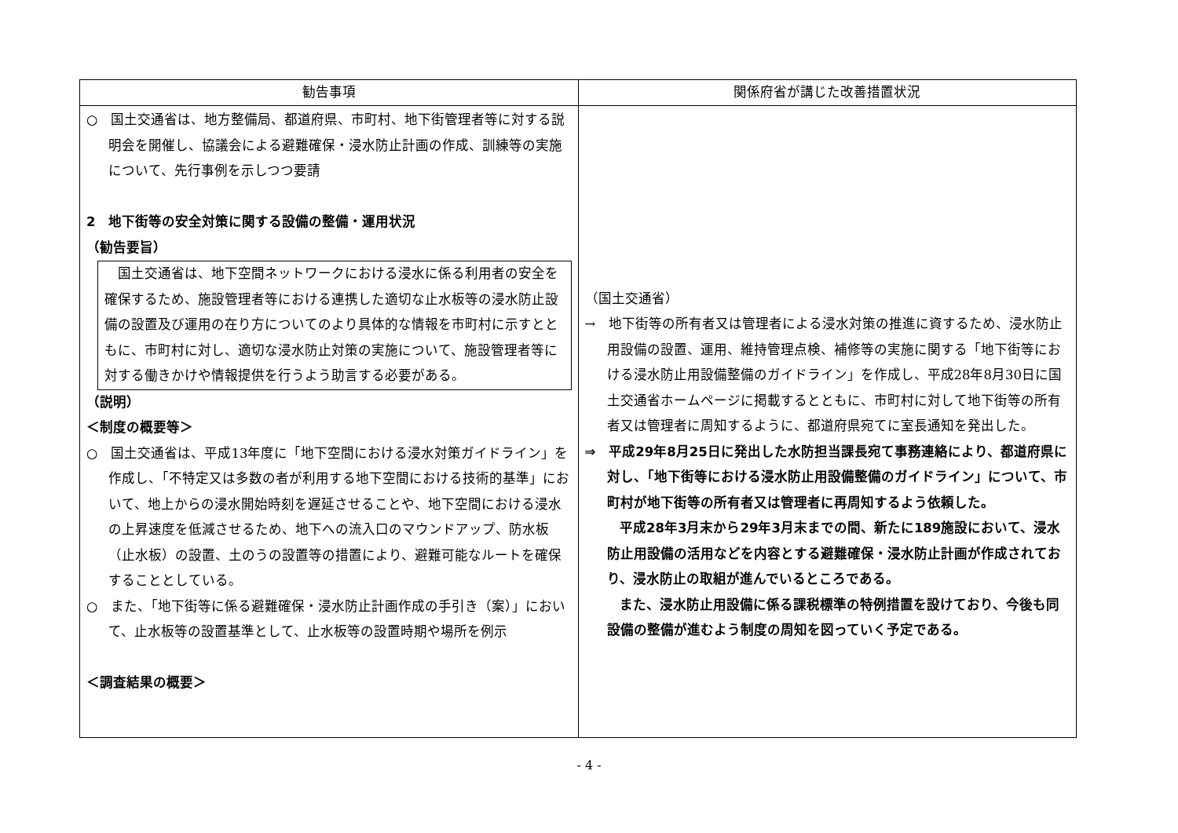| 勧告事項 | 関係府省が講じた改善措置状況 |
| --- | --- |
| ○ 国土交通省は、地方整備局、都道府県、市町村、地下街管理者等に対する説明会を開催し、協議会による避難確保・浸水防止計画の作成、訓練等の実施について、先行事例を示しつつ要請 2 地下街等の安全対策に関する設備の整備・運用状況 （勧告要旨） 国土交通省は、地下空間ネットワークにおける浸水に係る利用者の安全を確保するため、施設管理者等における連携した適切な止水板等の浸水防止設備の設置及び運用の在り方についてのより具体的な情報を市町村に示すとともに、市町村に対し、適切な浸水防止対策の実施について、施設管理者等に対する働きかけや情報提供を行うよう助言する必要がある。 （説明） ＜制度の概要等＞ ○ 国土交通省は、平成13年度に「地下空間における浸水対策ガイドライン」を作成し、「不特定又は多数の者が利用する地下空間における技術的基準」において、地上からの浸水開始時刻を遅延させることや、地下空間における浸水の上昇速度を低減させるため、地下への流入口のマウンドアップ、防水板（止水板）の設置、土のうの設置等の措置により、避難可能なルートを確保することとしている。 ○ また、「地下街等に係る避難確保・浸水防止計画作成の手引き（案）」において、止水板等の設置基準として、止水板等の設置時期や場所を例示 ＜調査結果の概要＞ | （国土交通省） → 地下街等の所有者又は管理者による浸水対策の推進に資するため、浸水防止用設備の設置、運用、維持管理点検、補修等の実施に関する「地下街等における浸水防止用設備整備のガイドライン」を作成し、平成28年8月30日に国土交通省ホームページに掲載するとともに、市町村に対して地下街等の所有者又は管理者に周知するように、都道府県宛てに室長通知を発出した。 ⇒ 平成29年8月25日に発出した水防担当課長宛て事務連絡により、都道府県に対し、「地下街等における浸水防止用設備整備のガイドライン」について、市町村が地下街等の所有者又は管理者に再周知するよう依頼した。 平成28年3月末から29年3月末までの間、新たに189施設において、浸水防止用設備の活用などを内容とする避難確保・浸水防止計画が作成されており、浸水防止の取組が進んでいるところである。 また、浸水防止用設備に係る課税標準の特例措置を設けており、今後も同設備の整備が進むよう制度の周知を図っていく予定である。 |
- 4 -